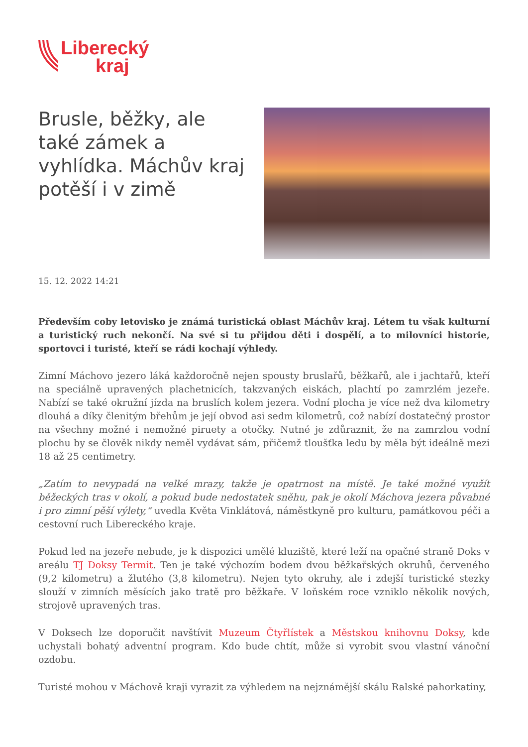Liberecký
kraj
Brusle, běžky, ale také zámek a vyhlídka. Máchův kraj potěší i v zimě
15. 12. 2022 14:21
Především coby letovisko je známá turistická oblast Máchův kraj. Létem tu však kulturní a turistický ruch nekončí. Na své si tu přijdou děti i dospělí, a to milovníci historie, sportovci i turisté, kteří se rádi kochají výhledy.
Zimní Máchovo jezero láká každoročně nejen spousty bruslařů, běžkařů, ale i jachtařů, kteří na speciálně upravených plachetnicích, takzvaných eiskách, plachtí po zamrzlém jezeře. Nabízí se také okružní jízda na bruslích kolem jezera. Vodní plocha je více než dva kilometry dlouhá a díky členitým břehům je její obvod asi sedm kilometrů, což nabízí dostatečný prostor na všechny možné i nemožné piruety a otočky. Nutné je zdůraznit, že na zamrzlou vodní plochu by se člověk nikdy neměl vydávat sám, přičemž tloušťka ledu by měla být ideálně mezi 18 až 25 centimetry.
„Zatím to nevypadá na velké mrazy, takže je opatrnost na místě. Je také možné využít běžeckých tras v okolí, a pokud bude nedostatek sněhu, pak je okolí Máchova jezera půvabné i pro zimní pěší výlety,“ uvedla Květa Vinklátová, náměstkyně pro kulturu, památkovou péči a cestovní ruch Libereckého kraje.
Pokud led na jezeře nebude, je k dispozici umělé kluziště, které leží na opačné straně Doks v areálu TJ Doksy Termit. Ten je také výchozím bodem dvou běžkařských okruhů, červeného (9,2 kilometru) a žlutého (3,8 kilometru). Nejen tyto okruhy, ale i zdejší turistické stezky slouží v zimních měsících jako tratě pro běžkaře. V loňském roce vzniklo několik nových, strojově upravených tras.
V Doksech lze doporučit navštívit Muzeum Čtyřlístek a Městskou knihovnu Doksy, kde uchystali bohatý adventní program. Kdo bude chtít, může si vyrobit svou vlastní vánoční ozdobu.
Turisté mohou v Máchově kraji vyrazit za výhledem na nejznámější skálu Ralské pahorkatiny,